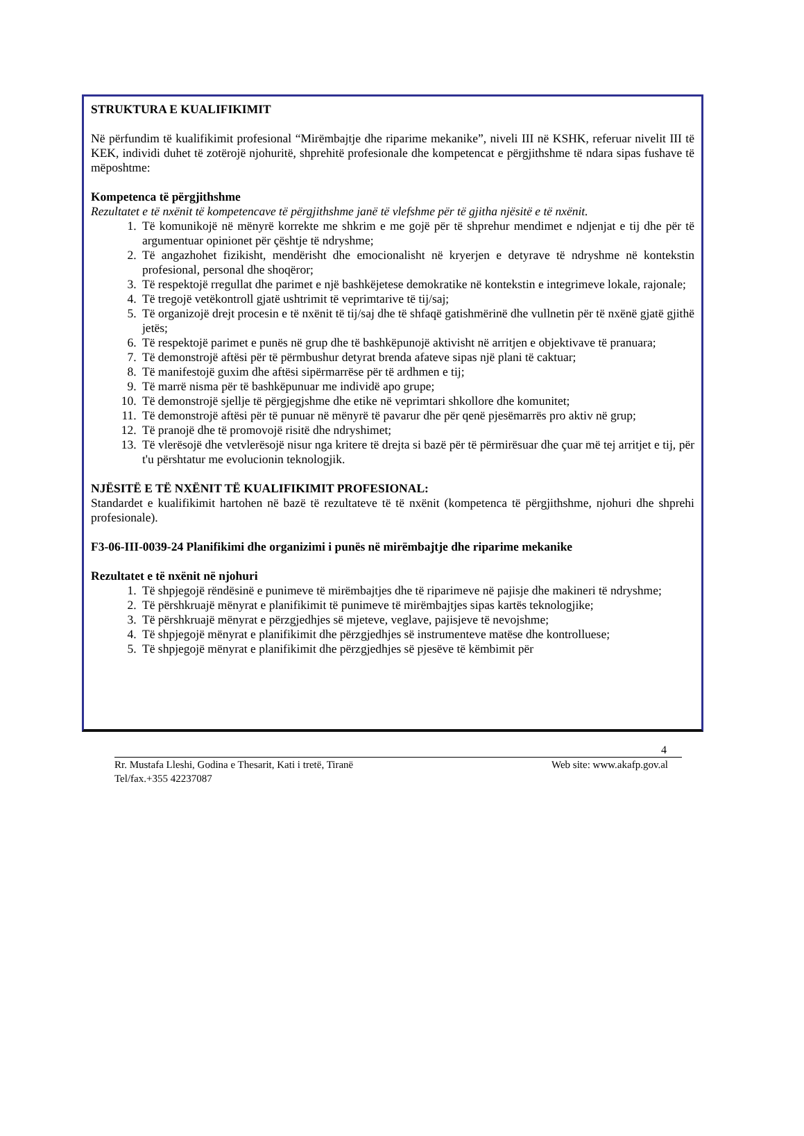STRUKTURA E KUALIFIKIMIT
Në përfundim të kualifikimit profesional “Mirëmbajtje dhe riparime mekanike”, niveli III në KSHK, referuar nivelit III të KEK, individi duhet të zotërojë njohuritë, shprehitë profesionale dhe kompetencat e përgjithshme të ndara sipas fushave të mëposhtme:
Kompetenca të përgjithshme
Rezultatet e të nxënit të kompetencave të përgjithshme janë të vlefshme për të gjitha njësitë e të nxënit.
1. Të komunikojë në mënyrë korrekte me shkrim e me gojë për të shprehur mendimet e ndjenjat e tij dhe për të argumentuar opinionet për çështje të ndryshme;
2. Të angazhohet fizikisht, mendërisht dhe emocionalisht në kryerjen e detyrave të ndryshme në kontekstin profesional, personal dhe shoqëror;
3. Të respektojë rregullat dhe parimet e një bashkëjetese demokratike në kontekstin e integrimeve lokale, rajonale;
4. Të tregojë vetëkontroll gjatë ushtrimit të veprimtarive të tij/saj;
5. Të organizojë drejt procesin e të nxënit të tij/saj dhe të shfaqë gatishmërinë dhe vullnetin për të nxënë gjatë gjithë jetës;
6. Të respektojë parimet e punës në grup dhe të bashkëpunojë aktivisht në arritjen e objektivave të pranuara;
7. Të demonstrojë aftësi për të përmbushur detyrat brenda afateve sipas një plani të caktuar;
8. Të manifestojë guxim dhe aftësi sipërmarrëse për të ardhmen e tij;
9. Të marrë nisma për të bashkëpunuar me individë apo grupe;
10. Të demonstrojë sjellje të përgjegjshme dhe etike në veprimtari shkollore dhe komunitet;
11. Të demonstrojë aftësi për të punuar në mënyrë të pavarur dhe për qenë pjesëmarrës pro aktiv në grup;
12. Të pranojë dhe të promovojë risitë dhe ndryshimet;
13. Të vlerësojë dhe vetvlerësojë nisur nga kritere të drejta si bazë për të përmirësuar dhe çuar më tej arritjet e tij, për t'u përshtatur me evolucionin teknologjik.
NJËSITË E TË NXËNIT TË KUALIFIKIMIT PROFESIONAL:
Standardet e kualifikimit hartohen në bazë të rezultateve të të nxënit (kompetenca të përgjithshme, njohuri dhe shprehi profesionale).
F3-06-III-0039-24 Planifikimi dhe organizimi i punës në mirëmbajtje dhe riparime mekanike
Rezultatet e të nxënit në njohuri
1. Të shpjegojë rëndësinë e punimeve të mirëmbajtjes dhe të riparimeve në pajisje dhe makineri të ndryshme;
2. Të përshkruajë mënyrat e planifikimit të punimeve të mirëmbajtjes sipas kartës teknologjike;
3. Të përshkruajë mënyrat e përzgjedhjes së mjeteve, veglave, pajisjeve të nevojshme;
4. Të shpjegojë mënyrat e planifikimit dhe përzgjedhjes së instrumenteve matëse dhe kontrolluese;
5. Të shpjegojë mënyrat e planifikimit dhe përzgjedhjes së pjesëve të këmbimit për
4
Rr. Mustafa Lleshi, Godina e Thesarit, Kati i tretë, Tiranë Web site: www.akafp.gov.al
Tel/fax.+355 42237087